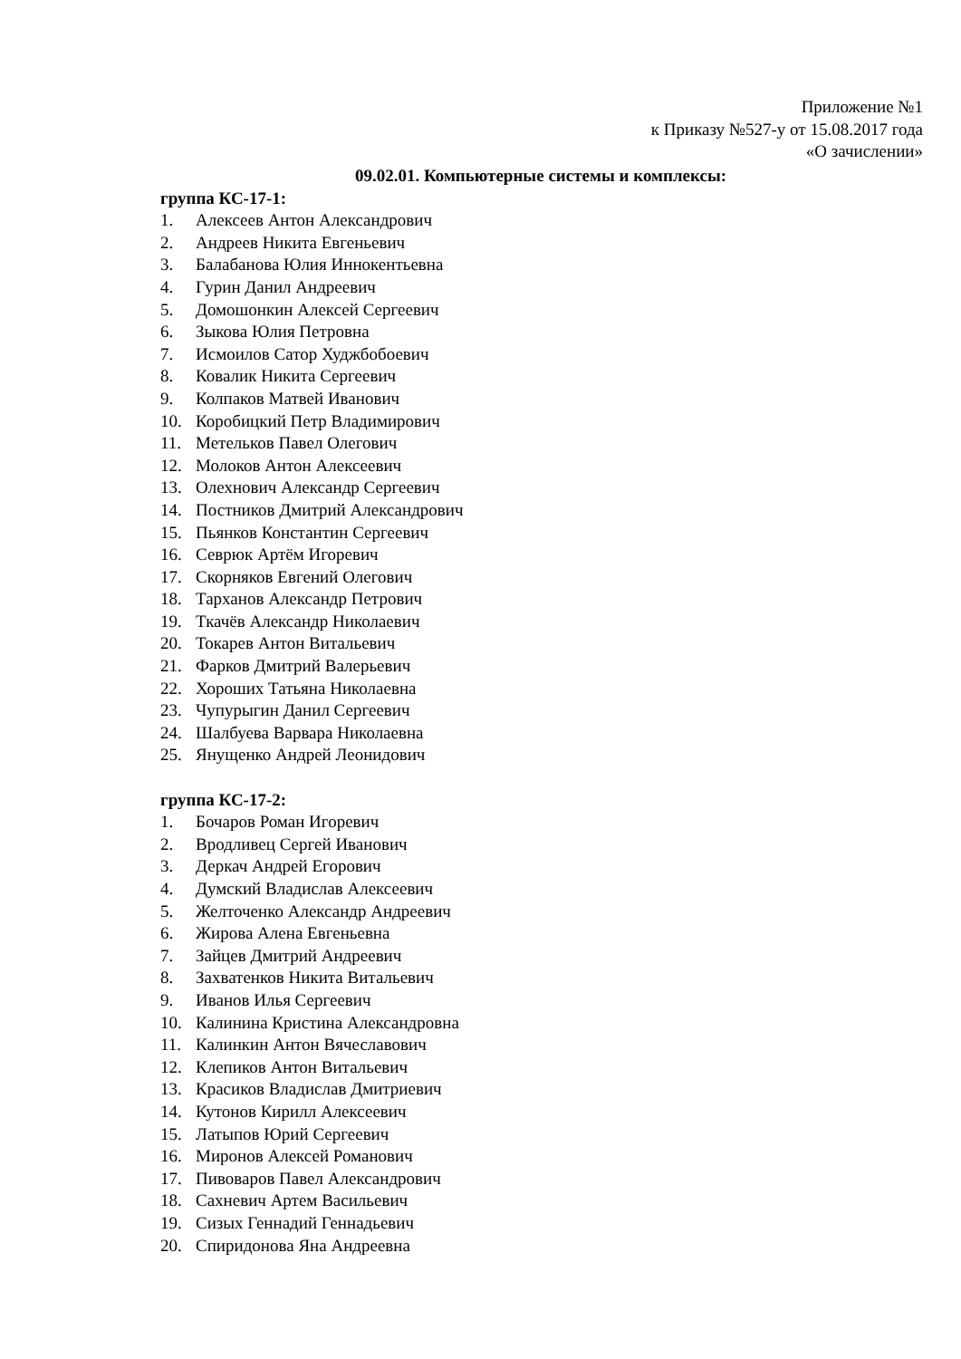Приложение №1
к Приказу №527-у от 15.08.2017 года
«О зачислении»
09.02.01. Компьютерные системы и комплексы:
группа КС-17-1:
1. Алексеев Антон Александрович
2. Андреев Никита Евгеньевич
3. Балабанова Юлия Иннокентьевна
4. Гурин Данил Андреевич
5. Домошонкин Алексей Сергеевич
6. Зыкова Юлия Петровна
7. Исмоилов Сатор Худжбобоевич
8. Ковалик Никита Сергеевич
9. Колпаков Матвей Иванович
10. Коробицкий Петр Владимирович
11. Метельков Павел Олегович
12. Молоков Антон Алексеевич
13. Олехнович Александр Сергеевич
14. Постников Дмитрий Александрович
15. Пьянков Константин Сергеевич
16. Севрюк Артём Игоревич
17. Скорняков Евгений Олегович
18. Тарханов Александр Петрович
19. Ткачёв Александр Николаевич
20. Токарев Антон Витальевич
21. Фарков Дмитрий Валерьевич
22. Хороших Татьяна Николаевна
23. Чупурыгин Данил Сергеевич
24. Шалбуева Варвара Николаевна
25. Янущенко Андрей Леонидович
группа КС-17-2:
1. Бочаров Роман Игоревич
2. Вродливец Сергей Иванович
3. Деркач Андрей Егорович
4. Думский Владислав Алексеевич
5. Желточенко Александр Андреевич
6. Жирова Алена Евгеньевна
7. Зайцев Дмитрий Андреевич
8. Захватенков Никита Витальевич
9. Иванов Илья Сергеевич
10. Калинина Кристина Александровна
11. Калинкин Антон Вячеславович
12. Клепиков Антон Витальевич
13. Красиков Владислав Дмитриевич
14. Кутонов Кирилл Алексеевич
15. Латыпов Юрий Сергеевич
16. Миронов Алексей Романович
17. Пивоваров Павел Александрович
18. Сахневич Артем Васильевич
19. Сизых Геннадий Геннадьевич
20. Спиридонова Яна Андреевна